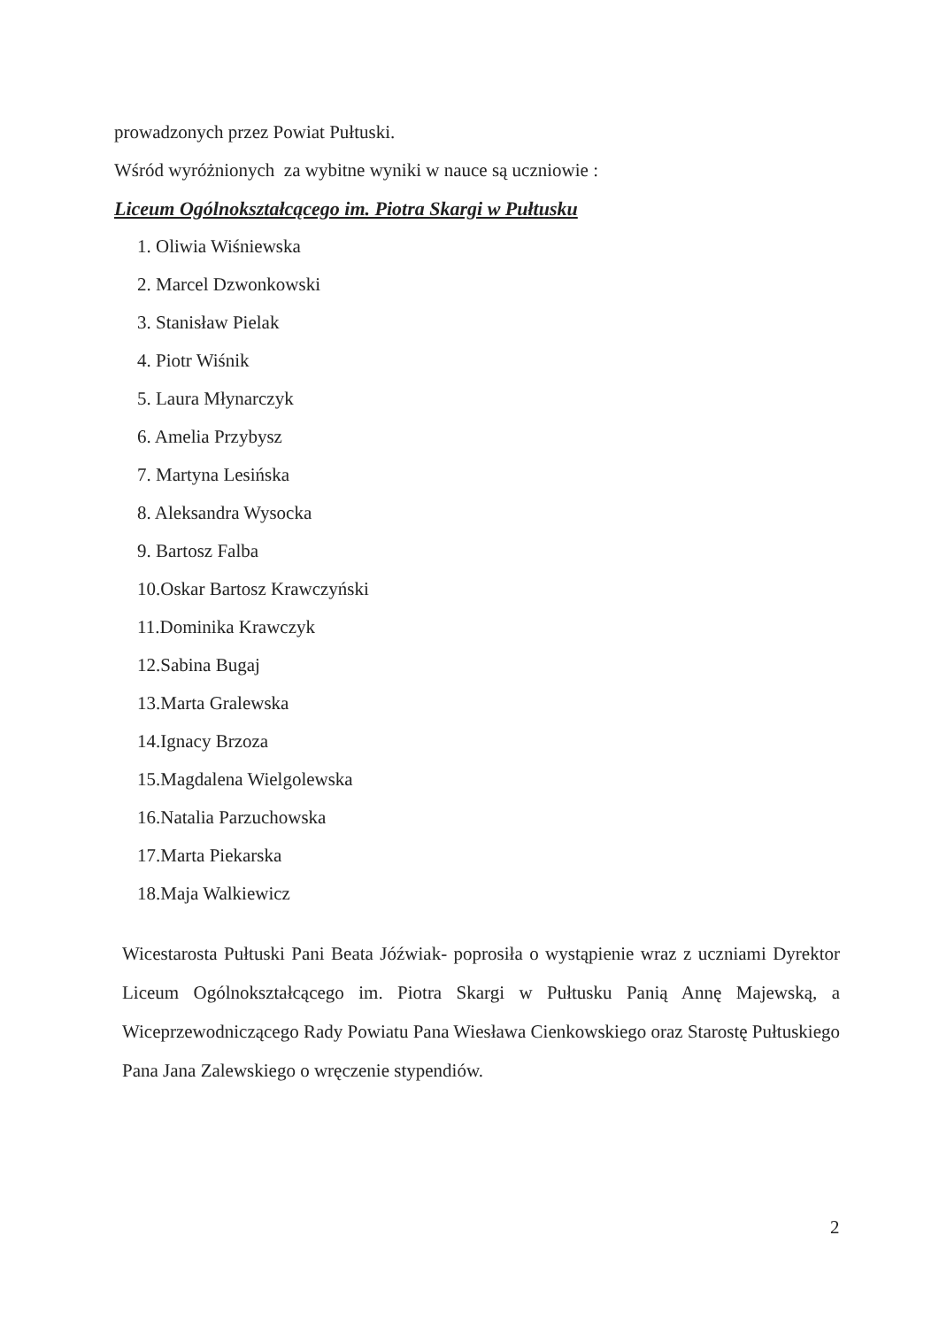prowadzonych przez Powiat Pułtuski.
Wśród wyróżnionych za wybitne wyniki w nauce są uczniowie :
Liceum Ogólnokształcącego im. Piotra Skargi w Pułtusku
1. Oliwia Wiśniewska
2. Marcel Dzwonkowski
3. Stanisław Pielak
4. Piotr Wiśnik
5. Laura Młynarczyk
6. Amelia Przybysz
7. Martyna Lesińska
8. Aleksandra Wysocka
9. Bartosz Falba
10.Oskar Bartosz Krawczyński
11.Dominika Krawczyk
12.Sabina Bugaj
13.Marta Gralewska
14.Ignacy Brzoza
15.Magdalena Wielgolewska
16.Natalia Parzuchowska
17.Marta Piekarska
18.Maja Walkiewicz
Wicestarosta Pułtuski Pani Beata Jóźwiak- poprosiła o wystąpienie wraz z uczniami Dyrektor Liceum Ogólnokształcącego im. Piotra Skargi w Pułtusku Panią Annę Majewską, a Wiceprzewodniczącego Rady Powiatu Pana Wiesława Cienkowskiego oraz Starostę Pułtuskiego Pana Jana Zalewskiego o wręczenie stypendiów.
2